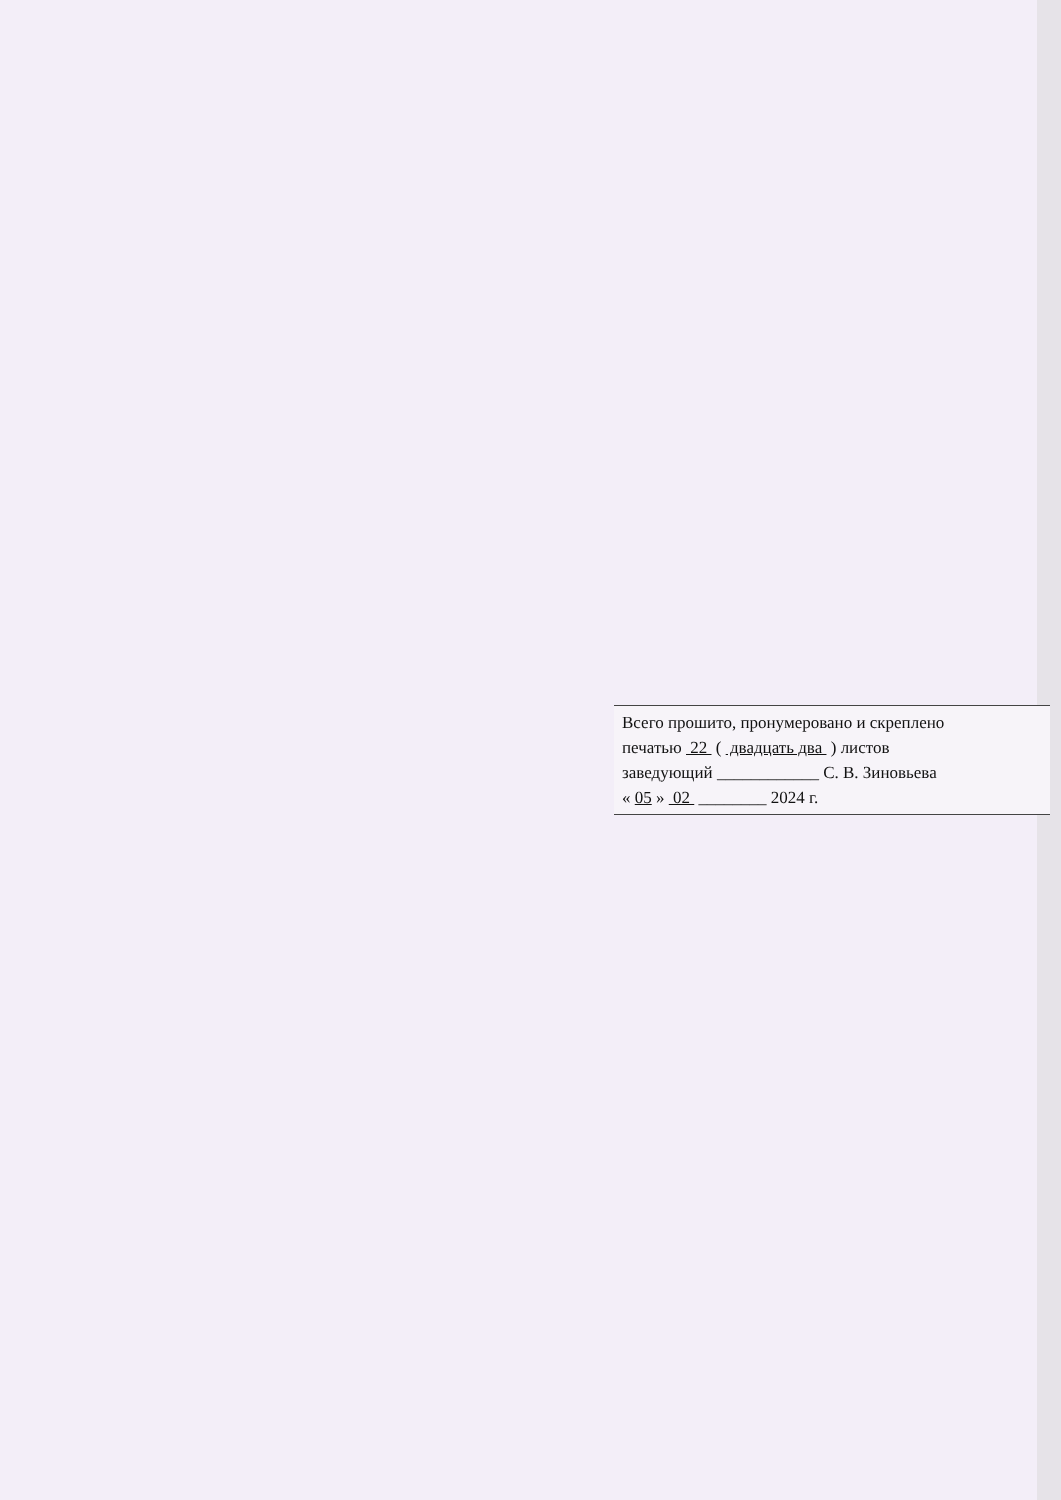Всего прошито, пронумеровано и скреплено
печатью 22 ( двадцать два ) листов
заведующий ____________ С. В. Зиновьева
« 05 » 02 ________ 2024 г.